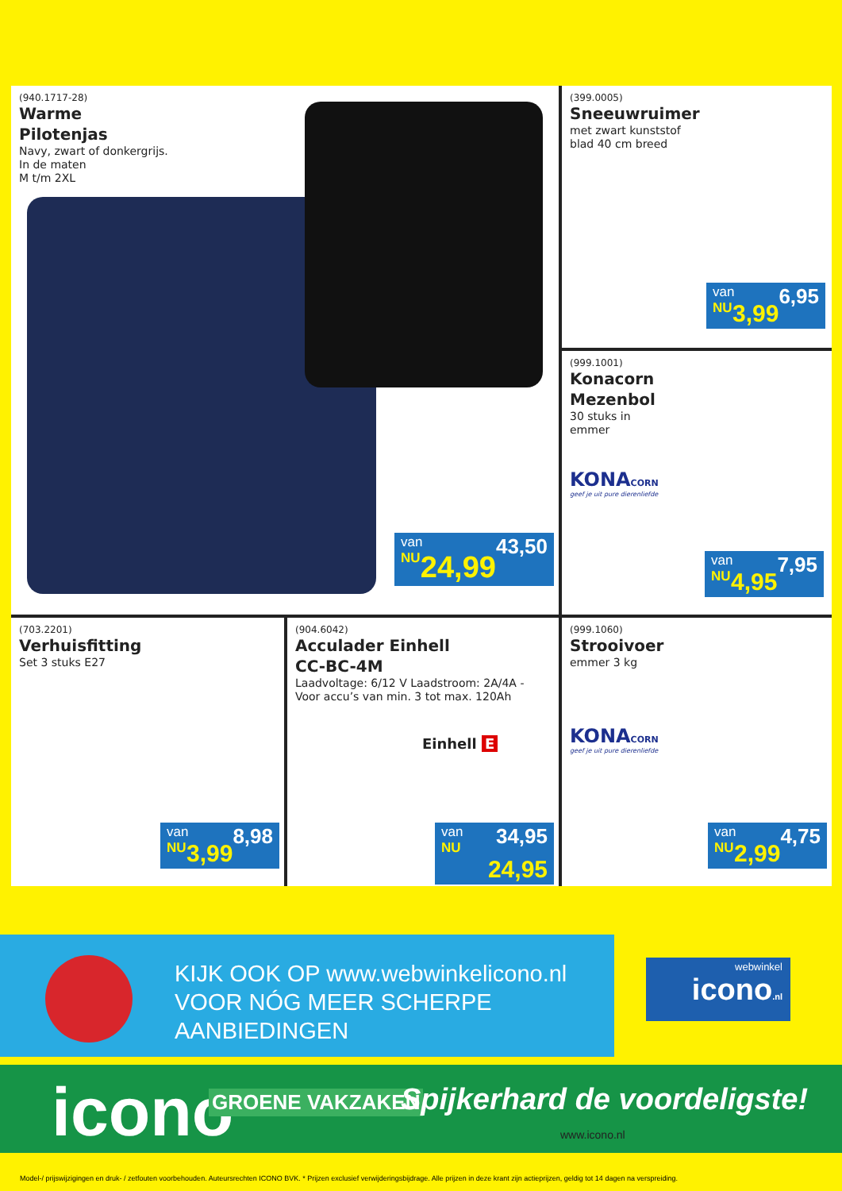(940.1717-28)
Warme
Pilotenjas
Navy, zwart of donkergrijs.
In de maten
M t/m 2XL
van 43,50
NU 24,99
(399.0005)
Sneeuwruimer
met zwart kunststof
blad 40 cm breed
van 6,95
NU 3,99
(999.1001)
Konacorn
Mezenbol
30 stuks in
emmer
KONACORN
geef je uit pure dierenliefde
van 7,95
NU 4,95
(703.2201)
Verhuisfitting
Set 3 stuks E27
van 8,98
NU 3,99
(904.6042)
Acculader Einhell
CC-BC-4M
Laadvoltage: 6/12 V Laadstroom: 2A/4A - Voor accu’s van min. 3 tot max. 120Ah
Einhell E
van 34,95
NU 24,95
(999.1060)
Strooivoer
emmer 3 kg
KONACORN
geef je uit pure dierenliefde
van 4,75
NU 2,99
KIJK OOK OP www.webwinkelicono.nl
VOOR NÓG MEER SCHERPE
AANBIEDINGEN
webwinkel
icono.nl
icono GROENE VAKZAKEN Spijkerhard de voordeligste!
www.icono.nl
Model-/ prijswijzigingen en druk- / zetfouten voorbehouden. Auteursrechten ICONO BVK. * Prijzen exclusief verwijderingsbijdrage. Alle prijzen in deze krant zijn actieprijzen, geldig tot 14 dagen na verspreiding.